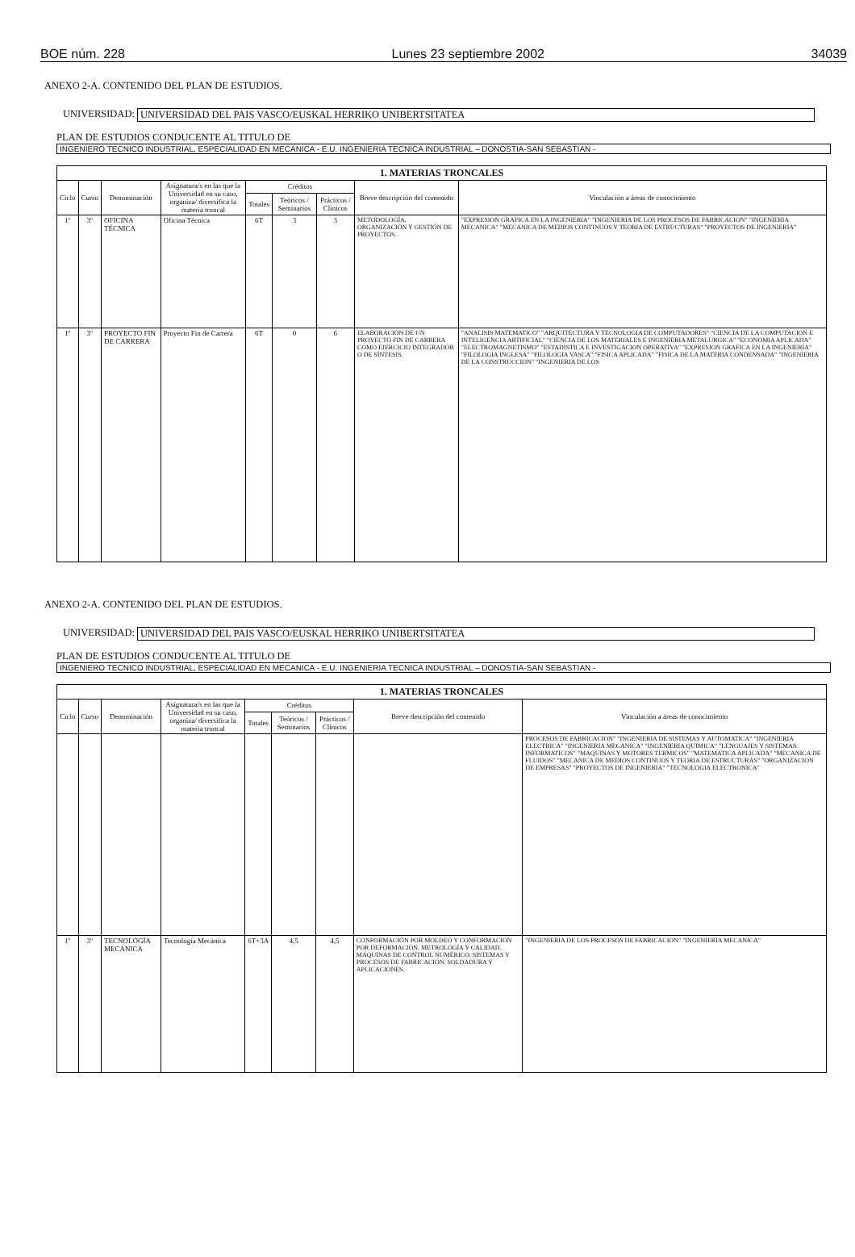BOE núm. 228 Lunes 23 septiembre 2002 34039
ANEXO 2-A. CONTENIDO DEL PLAN DE ESTUDIOS.
UNIVERSIDAD: UNIVERSIDAD DEL PAIS VASCO/EUSKAL HERRIKO UNIBERTSITATEA
PLAN DE ESTUDIOS CONDUCENTE AL TITULO DE
INGENIERO TECNICO INDUSTRIAL, ESPECIALIDAD EN MECANICA - E.U. INGENIERIA TECNICA INDUSTRIAL – DONOSTIA-SAN SEBASTIAN -
| 1. MATERIAS TRONCALES | | | | | | | | |
| --- | --- | --- | --- | --- | --- | --- | --- | --- |
| Ciclo | Curso | Denominación | Asignatura/s en las que la Universidad en su caso, organiza/ diversifica la materia troncal | Créditos | | | Breve descripción del contenido | Vinculación a áreas de conocimiento |
| | | | | Totales | Teóricos / Seminarios | Prácticos / Clínicos | | |
| 1º | 3º | OFICINA TÉCNICA | Oficina Técnica | 6T | 3 | 3 | METODOLOGÍA, ORGANIZACIÓN Y GESTIÓN DE PROYECTOS. | "EXPRESION GRAFICA EN LA INGENIERIA" "INGENIERIA DE LOS PROCESOS DE FABRICACION" "INGENIERIA MECANICA" "MECANICA DE MEDIOS CONTINUOS Y TEORIA DE ESTRUCTURAS" "PROYECTOS DE INGENIERIA" |
| 1º | 3º | PROYECTO FIN DE CARRERA | Proyecto Fin de Carrera | 6T | 0 | 6 | ELABORACIÓN DE UN PROYECTO FIN DE CARRERA COMO EJERCICIO INTEGRADOR O DE SÍNTESIS. | "ANALISIS MATEMATICO" "ARQUITECTURA Y TECNOLOGIA DE COMPUTADORES" "CIENCIA DE LA COMPUTACION E INTELIGENCIA ARTIFICIAL" "CIENCIA DE LOS MATERIALES E INGENIERIA METALURGICA" "ECONOMIA APLICADA" "ELECTROMAGNETISMO" "ESTADISTICA E INVESTIGACION OPERATIVA" "EXPRESION GRAFICA EN LA INGENIERIA" "FILOLOGIA INGLESA" "FILOLOGIA VASCA" "FISICA APLICADA" "FISICA DE LA MATERIA CONDENSADA" "INGENIERIA DE LA CONSTRUCCION" "INGENIERIA DE LOS |
ANEXO 2-A. CONTENIDO DEL PLAN DE ESTUDIOS.
UNIVERSIDAD: UNIVERSIDAD DEL PAIS VASCO/EUSKAL HERRIKO UNIBERTSITATEA
PLAN DE ESTUDIOS CONDUCENTE AL TITULO DE
INGENIERO TECNICO INDUSTRIAL, ESPECIALIDAD EN MECANICA - E.U. INGENIERIA TECNICA INDUSTRIAL – DONOSTIA-SAN SEBASTIAN -
| 1. MATERIAS TRONCALES | | | | | | | | |
| --- | --- | --- | --- | --- | --- | --- | --- | --- |
| Ciclo | Curso | Denominación | Asignatura/s en las que la Universidad en su caso, organiza/ diversifica la materia troncal | Créditos | | | Breve descripción del contenido | Vinculación a áreas de conocimiento |
| | | | | Totales | Teóricos / Seminarios | Prácticos / Clínicos | | |
| | | | | | | | | PROCESOS DE FABRICACION" "INGENIERIA DE SISTEMAS Y AUTOMATICA" "INGENIERIA ELECTRICA" "INGENIERIA MECANICA" "INGENIERIA QUIMICA" "LENGUAJES Y SISTEMAS INFORMATICOS" "MAQUINAS Y MOTORES TERMICOS" "MATEMATICA APLICADA" "MECANICA DE FLUIDOS" "MECANICA DE MEDIOS CONTINUOS Y TEORIA DE ESTRUCTURAS" "ORGANIZACION DE EMPRESAS" "PROYECTOS DE INGENIERIA" "TECNOLOGIA ELECTRONICA" |
| 1º | 3º | TECNOLOGÍA MECÁNICA | Tecnología Mecánica | 6T+3A | 4,5 | 4,5 | CONFORMACIÓN POR MOLDEO Y CONFORMACIÓN POR DEFORMACIÓN. METROLOGÍA Y CALIDAD. MÁQUINAS DE CONTROL NUMÉRICO. SISTEMAS Y PROCESOS DE FABRICACIÓN. SOLDADURA Y APLICACIONES. | "INGENIERIA DE LOS PROCESOS DE FABRICACION" "INGENIERIA MECANICA" |